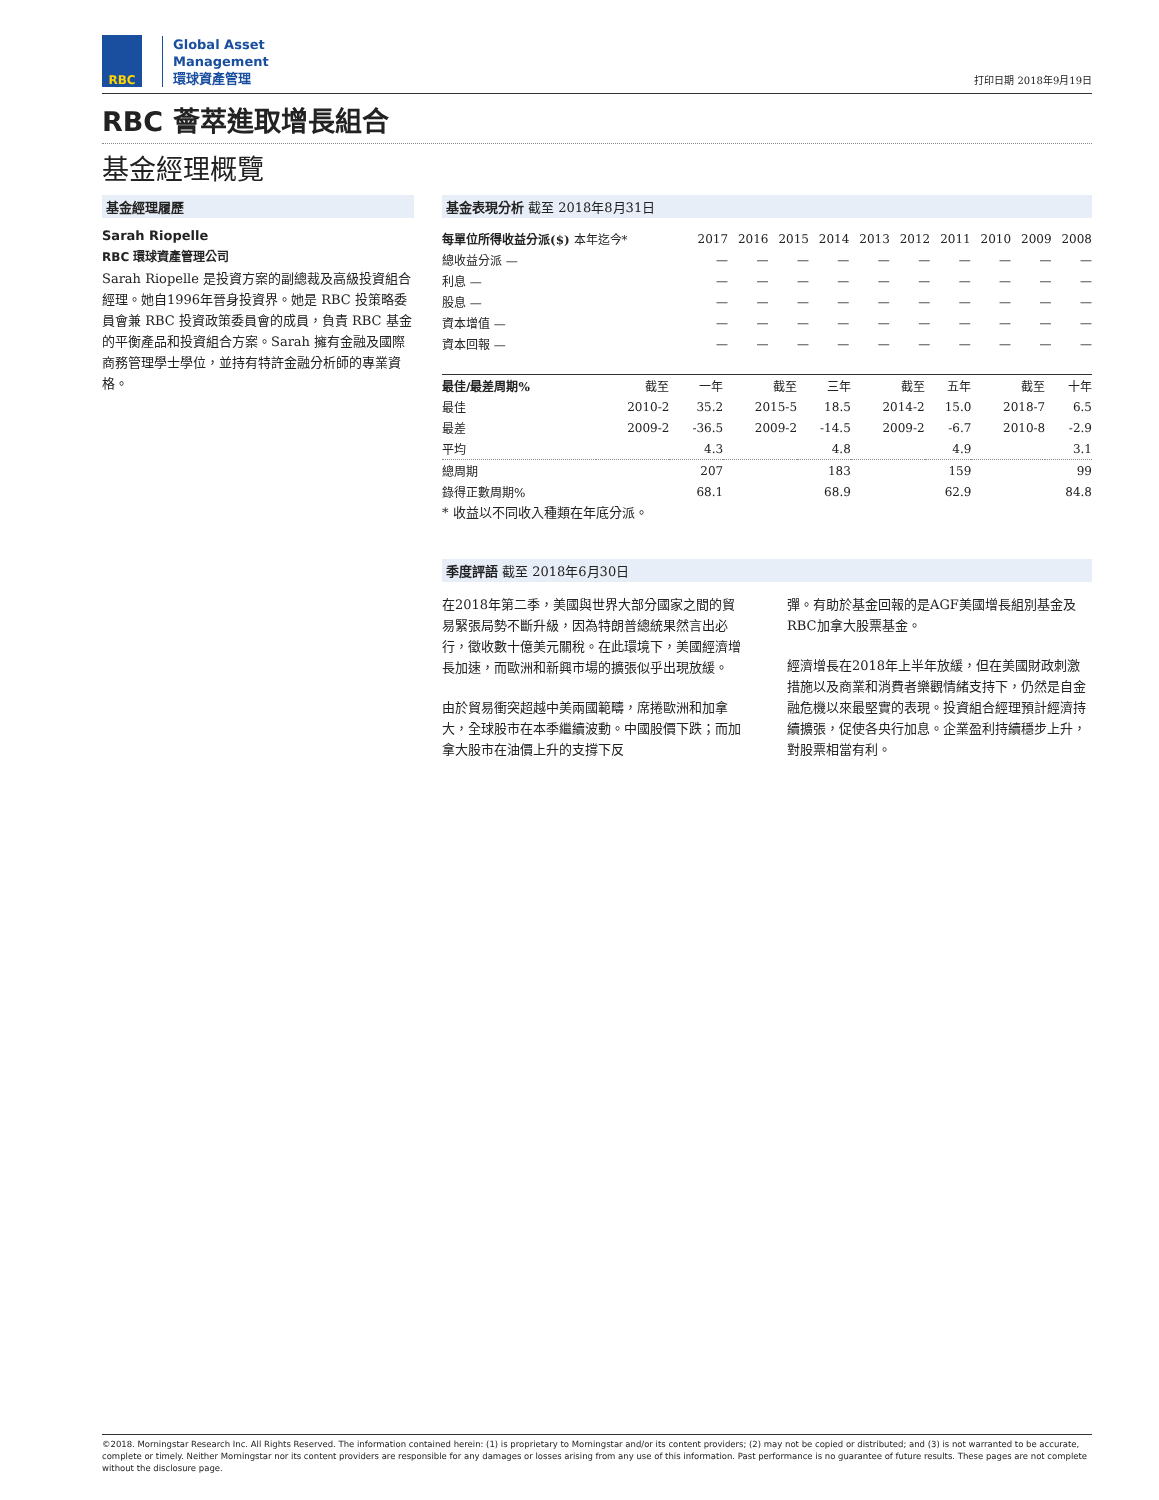RBC
Global Asset
Management
環球資產管理
打印日期 2018年9月19日
RBC 薈萃進取增長組合
基金經理概覽
基金經理履歷
Sarah Riopelle
RBC 環球資產管理公司
Sarah Riopelle 是投資方案的副總裁及高級投資組合經理。她自1996年晉身投資界。她是 RBC 投策略委員會兼 RBC 投資政策委員會的成員，負責 RBC 基金的平衡產品和投資組合方案。Sarah 擁有金融及國際商務管理學士學位，並持有特許金融分析師的專業資格。
基金表現分析 截至 2018年8月31日
| 每單位所得收益分派($) 本年迄今* | 2017 | 2016 | 2015 | 2014 | 2013 | 2012 | 2011 | 2010 | 2009 | 2008 |
| --- | --- | --- | --- | --- | --- | --- | --- | --- | --- | --- |
| 總收益分派 — | — | — | — | — | — | — | — | — | — | — |
| 利息 — | — | — | — | — | — | — | — | — | — | — |
| 股息 — | — | — | — | — | — | — | — | — | — | — |
| 資本增值 — | — | — | — | — | — | — | — | — | — | — |
| 資本回報 — | — | — | — | — | — | — | — | — | — | — |
| 最佳/最差周期% | 截至 | 一年 | 截至 | 三年 | 截至 | 五年 | 截至 | 十年 |
| --- | --- | --- | --- | --- | --- | --- | --- | --- |
| 最佳 | 2010-2 | 35.2 | 2015-5 | 18.5 | 2014-2 | 15.0 | 2018-7 | 6.5 |
| 最差 | 2009-2 | -36.5 | 2009-2 | -14.5 | 2009-2 | -6.7 | 2010-8 | -2.9 |
| 平均 | | 4.3 | | 4.8 | | 4.9 | | 3.1 |
| 總周期 | | 207 | | 183 | | 159 | | 99 |
| 錄得正數周期% | | 68.1 | | 68.9 | | 62.9 | | 84.8 |
* 收益以不同收入種類在年底分派。
季度評語 截至 2018年6月30日
在2018年第二季，美國與世界大部分國家之間的貿易緊張局勢不斷升級，因為特朗普總統果然言出必行，徵收數十億美元關稅。在此環境下，美國經濟增長加速，而歐洲和新興市場的擴張似乎出現放緩。
由於貿易衝突超越中美兩國範疇，席捲歐洲和加拿大，全球股市在本季繼續波動。中國股價下跌；而加拿大股市在油價上升的支撐下反
彈。有助於基金回報的是AGF美國增長組別基金及RBC加拿大股票基金。
經濟增長在2018年上半年放緩，但在美國財政刺激措施以及商業和消費者樂觀情緒支持下，仍然是自金融危機以來最堅實的表現。投資組合經理預計經濟持續擴張，促使各央行加息。企業盈利持續穩步上升，對股票相當有利。
©2018. Morningstar Research Inc. All Rights Reserved. The information contained herein: (1) is proprietary to Morningstar and/or its content providers; (2) may not be copied or distributed; and (3) is not warranted to be accurate, complete or timely. Neither Morningstar nor its content providers are responsible for any damages or losses arising from any use of this information. Past performance is no guarantee of future results. These pages are not complete without the disclosure page.